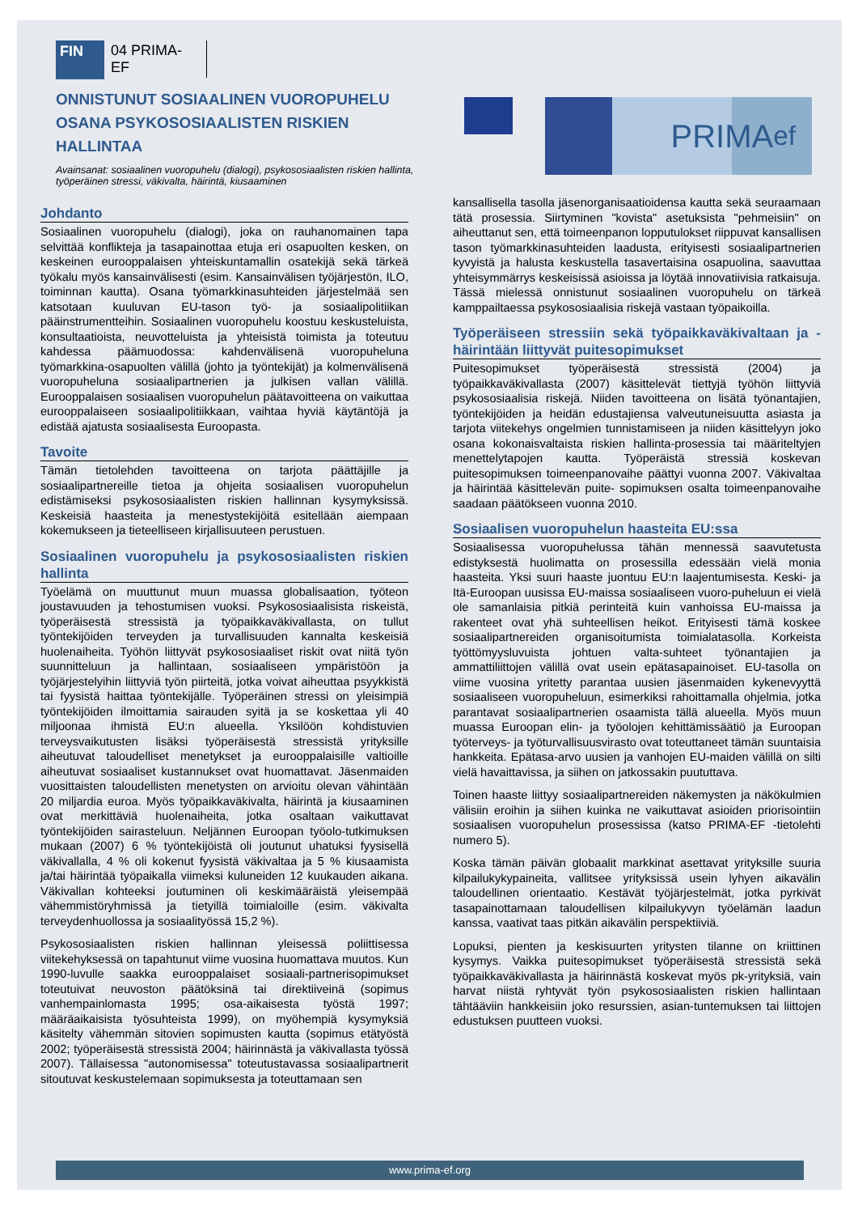FIN 04 PRIMA-EF
ONNISTUNUT SOSIAALINEN VUOROPUHELU OSANA PSYKOSOSIAALISTEN RISKIEN HALLINTAA
Avainsanat: sosiaalinen vuoropuhelu (dialogi), psykososiaalisten riskien hallinta, työperäinen stressi, väkivalta, häirintä, kiusaaminen
PRIMA ef
Johdanto
Sosiaalinen vuoropuhelu (dialogi), joka on rauhanomainen tapa selvittää konflikteja ja tasapainottaa etuja eri osapuolten kesken, on keskeinen eurooppalaisen yhteiskuntamallin osatekijä sekä tärkeä työkalu myös kansainvälisesti (esim. Kansainvälisen työjärjestön, ILO, toiminnan kautta). Osana työmarkkinasuhteiden järjestelmää sen katsotaan kuuluvan EU-tason työ- ja sosiaalipolitiikan pääinstrumentteihin. Sosiaalinen vuoropuhelu koostuu keskusteluista, konsultaatioista, neuvotteluista ja yhteisistä toimista ja toteutuu kahdessa päämuodossa: kahdenvälisenä vuoropuheluna työmarkkina-osapuolten välillä (johto ja työntekijät) ja kolmenvälisenä vuoropuheluna sosiaalipartnerien ja julkisen vallan välillä. Eurooppalaisen sosiaalisen vuoropuhelun päätavoitteena on vaikuttaa eurooppalaiseen sosiaalipolitiikkaan, vaihtaa hyviä käytäntöjä ja edistää ajatusta sosiaalisesta Euroopasta.
Tavoite
Tämän tietolehden tavoitteena on tarjota päättäjille ja sosiaalipartnereille tietoa ja ohjeita sosiaalisen vuoropuhelun edistämiseksi psykososiaalisten riskien hallinnan kysymyksissä. Keskeisiä haasteita ja menestystekijöitä esitellään aiempaan kokemukseen ja tieteelliseen kirjallisuuteen perustuen.
Sosiaalinen vuoropuhelu ja psykososiaalisten riskien hallinta
Työelämä on muuttunut muun muassa globalisaation, työteon joustavuuden ja tehostumisen vuoksi. Psykososiaalisista riskeistä, työperäisestä stressistä ja työpaikkaväkivallasta, on tullut työntekijöiden terveyden ja turvallisuuden kannalta keskeisiä huolenaiheita. Työhön liittyvät psykososiaaliset riskit ovat niitä työn suunnitteluun ja hallintaan, sosiaaliseen ympäristöön ja työjärjestelyihin liittyviä työn piirteitä, jotka voivat aiheuttaa psyykkistä tai fyysistä haittaa työntekijälle. Työperäinen stressi on yleisimpiä työntekijöiden ilmoittamia sairauden syitä ja se koskettaa yli 40 miljoonaa ihmistä EU:n alueella. Yksilöön kohdistuvien terveysvaikutusten lisäksi työperäisestä stressistä yrityksille aiheutuvat taloudelliset menetykset ja eurooppalaisille valtioille aiheutuvat sosiaaliset kustannukset ovat huomattavat. Jäsenmaiden vuosittaisten taloudellisten menetysten on arvioitu olevan vähintään 20 miljardia euroa. Myös työpaikkaväkivalta, häirintä ja kiusaaminen ovat merkittäviä huolenaiheita, jotka osaltaan vaikuttavat työntekijöiden sairasteluun. Neljännen Euroopan työolo-tutkimuksen mukaan (2007) 6 % työntekijöistä oli joutunut uhatuksi fyysisellä väkivallalla, 4 % oli kokenut fyysistä väkivaltaa ja 5 % kiusaamista ja/tai häirintää työpaikalla viimeksi kuluneiden 12 kuukauden aikana. Väkivallan kohteeksi joutuminen oli keskimääräistä yleisempää vähemmistöryhmissä ja tietyillä toimialoille (esim. väkivalta terveydenhuollossa ja sosiaalityössä 15,2 %).
Psykososiaalisten riskien hallinnan yleisessä poliittisessa viitekehyksessä on tapahtunut viime vuosina huomattava muutos. Kun 1990-luvulle saakka eurooppalaiset sosiaali-partnerisopimukset toteutuivat neuvoston päätöksinä tai direktiiveinä (sopimus vanhempainlomasta 1995; osa-aikaisesta työstä 1997; määräaikaisista työsuhteista 1999), on myöhempiä kysymyksiä käsitelty vähemmän sitovien sopimusten kautta (sopimus etätyöstä 2002; työperäisestä stressistä 2004; häirinnästä ja väkivallasta työssä 2007). Tällaisessa "autonomisessa" toteutustavassa sosiaalipartnerit sitoutuvat keskustelemaan sopimuksesta ja toteuttamaan sen
kansallisella tasolla jäsenorganisaatioidensa kautta sekä seuraamaan tätä prosessia. Siirtyminen "kovista" asetuksista "pehmeisiin" on aiheuttanut sen, että toimeenpanon lopputulokset riippuvat kansallisen tason työmarkkinasuhteiden laadusta, erityisesti sosiaalipartnerien kyvyistä ja halusta keskustella tasavertaisina osapuolina, saavuttaa yhteisymmärrys keskeisissä asioissa ja löytää innovatiivisia ratkaisuja. Tässä mielessä onnistunut sosiaalinen vuoropuhelu on tärkeä kamppailtaessa psykososiaalisia riskejä vastaan työpaikoilla.
Työperäiseen stressiin sekä työpaikkaväkivaltaan ja -häirintään liittyvät puitesopimukset
Puitesopimukset työperäisestä stressistä (2004) ja työpaikkaväkivallasta (2007) käsittelevät tiettyjä työhön liittyviä psykososiaalisia riskejä. Niiden tavoitteena on lisätä työnantajien, työntekijöiden ja heidän edustajiensa valveutuneisuutta asiasta ja tarjota viitekehys ongelmien tunnistamiseen ja niiden käsittelyyn joko osana kokonaisvaltaista riskien hallinta-prosessia tai määriteltyjen menettelytapojen kautta. Työperäistä stressiä koskevan puitesopimuksen toimeenpanovaihe päättyi vuonna 2007. Väkivaltaa ja häirintää käsittelevän puite- sopimuksen osalta toimeenpanovaihe saadaan päätökseen vuonna 2010.
Sosiaalisen vuoropuhelun haasteita EU:ssa
Sosiaalisessa vuoropuhelussa tähän mennessä saavutetusta edistyksestä huolimatta on prosessilla edessään vielä monia haasteita. Yksi suuri haaste juontuu EU:n laajentumisesta. Keski- ja Itä-Euroopan uusissa EU-maissa sosiaaliseen vuoro-puheluun ei vielä ole samanlaisia pitkiä perinteitä kuin vanhoissa EU-maissa ja rakenteet ovat yhä suhteellisen heikot. Erityisesti tämä koskee sosiaalipartnereiden organisoitumista toimialatasolla. Korkeista työttömyysluvuista johtuen valta-suhteet työnantajien ja ammattiliittojen välillä ovat usein epätasapainoiset. EU-tasolla on viime vuosina yritetty parantaa uusien jäsenmaiden kykenevyyttä sosiaaliseen vuoropuheluun, esimerkiksi rahoittamalla ohjelmia, jotka parantavat sosiaalipartnerien osaamista tällä alueella. Myös muun muassa Euroopan elin- ja työolojen kehittämissäätiö ja Euroopan työterveys- ja työturvallisuusvirasto ovat toteuttaneet tämän suuntaisia hankkeita. Epätasa-arvo uusien ja vanhojen EU-maiden välillä on silti vielä havaittavissa, ja siihen on jatkossakin puututtava.
Toinen haaste liittyy sosiaalipartnereiden näkemysten ja näkökulmien välisiin eroihin ja siihen kuinka ne vaikuttavat asioiden priorisointiin sosiaalisen vuoropuhelun prosessissa (katso PRIMA-EF -tietolehti numero 5).
Koska tämän päivän globaalit markkinat asettavat yrityksille suuria kilpailukykypaineita, vallitsee yrityksissä usein lyhyen aikavälin taloudellinen orientaatio. Kestävät työjärjestelmät, jotka pyrkivät tasapainottamaan taloudellisen kilpailukyvyn työelämän laadun kanssa, vaativat taas pitkän aikavälin perspektiiviä.
Lopuksi, pienten ja keskisuurten yritysten tilanne on kriittinen kysymys. Vaikka puitesopimukset työperäisestä stressistä sekä työpaikkaväkivallasta ja häirinnästä koskevat myös pk-yrityksiä, vain harvat niistä ryhtyvät työn psykososiaalisten riskien hallintaan tähtääviin hankkeisiin joko resurssien, asian-tuntemuksen tai liittojen edustuksen puutteen vuoksi.
www.prima-ef.org